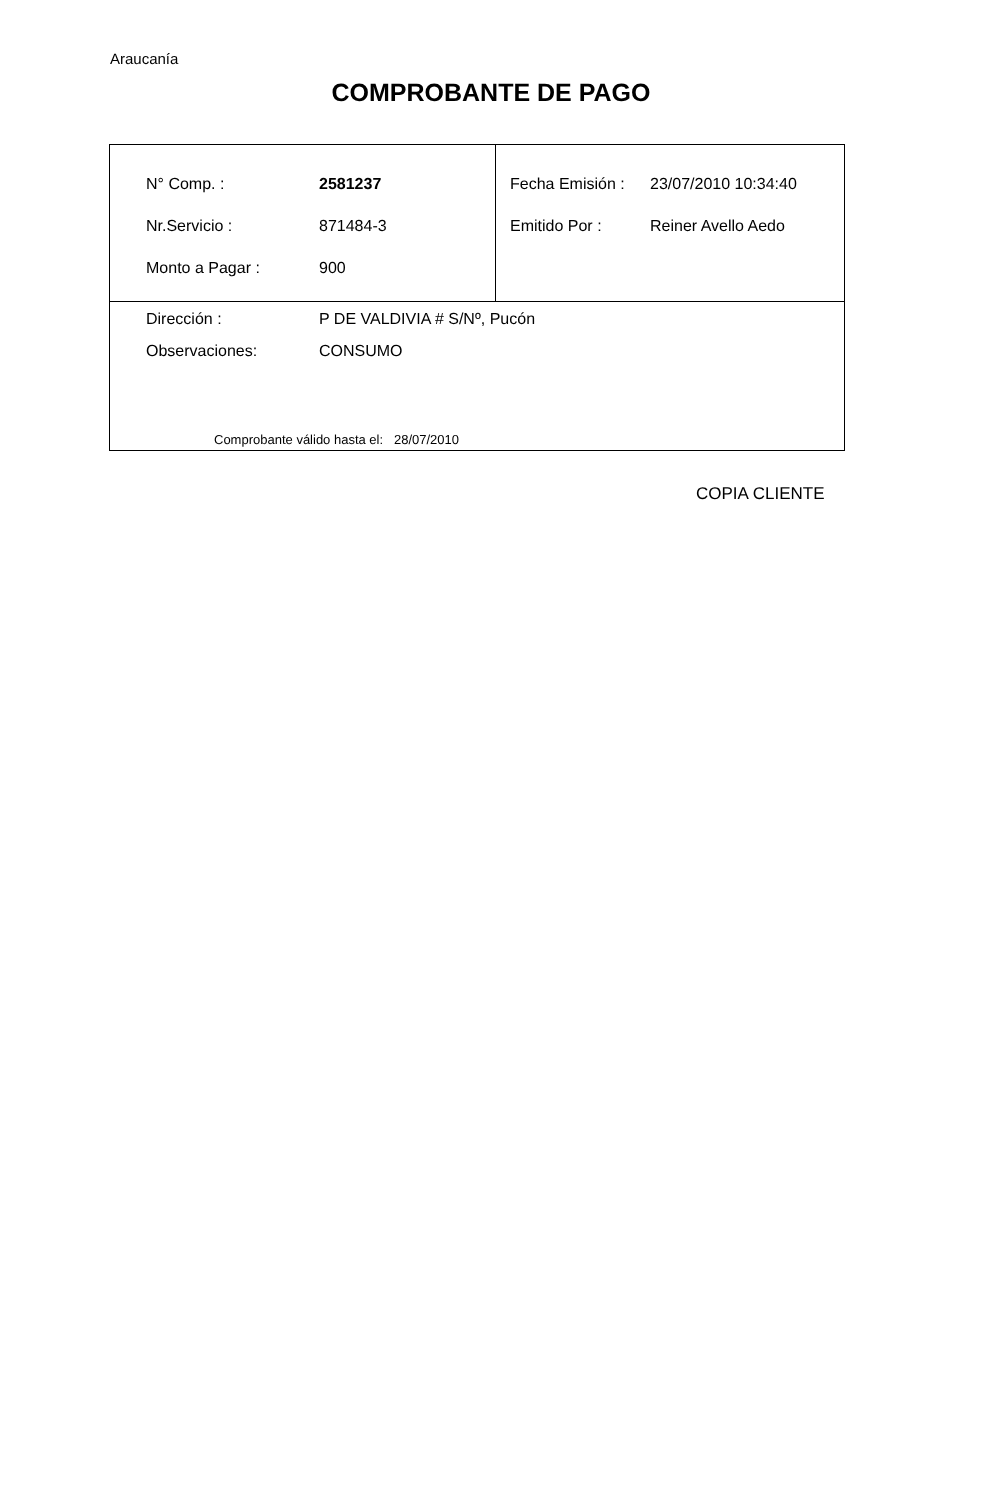Araucanía
COMPROBANTE DE PAGO
| / N° Comp. : / 2581237 / / Nr.Servicio : / 871484-3 / / Monto a Pagar : / 900 / | / Fecha Emisión : / 23/07/2010 10:34:40 / / Emitido Por : / Reiner Avello Aedo / |
| / Dirección : / P DE VALDIVIA # S/Nº, Pucón / / Observaciones: / CONSUMO / | |
Comprobante válido hasta el: 28/07/2010
COPIA CLIENTE